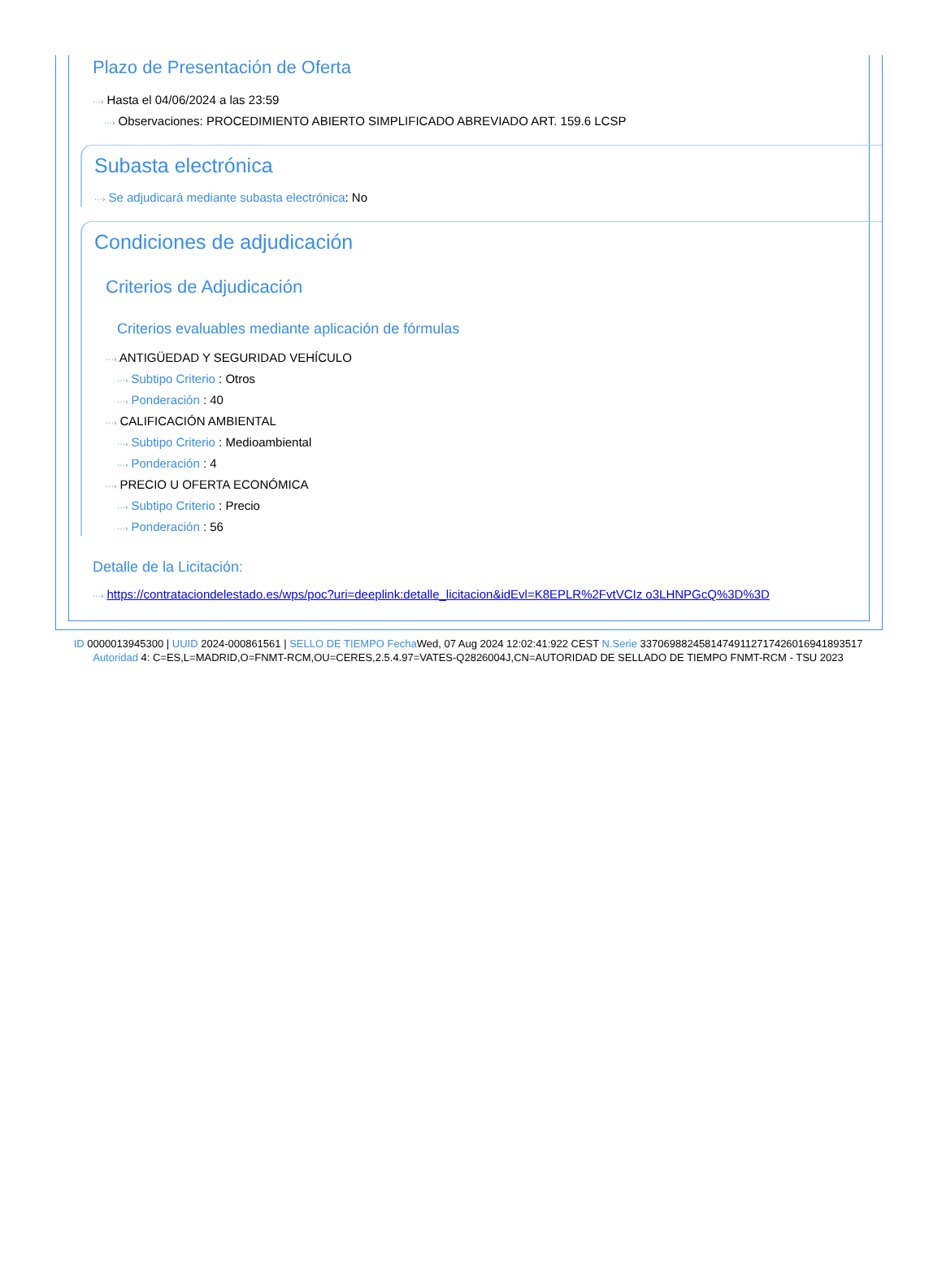Plazo de Presentación de Oferta
···› Hasta el 04/06/2024 a las 23:59
···› Observaciones: PROCEDIMIENTO ABIERTO SIMPLIFICADO ABREVIADO ART. 159.6 LCSP
Subasta electrónica
···› Se adjudicará mediante subasta electrónica: No
Condiciones de adjudicación
Criterios de Adjudicación
Criterios evaluables mediante aplicación de fórmulas
···› ANTIGÜEDAD Y SEGURIDAD VEHÍCULO
···› Subtipo Criterio : Otros
···› Ponderación : 40
···› CALIFICACIÓN AMBIENTAL
···› Subtipo Criterio : Medioambiental
···› Ponderación : 4
···› PRECIO U OFERTA ECONÓMICA
···› Subtipo Criterio : Precio
···› Ponderación : 56
Detalle de la Licitación:
···› https://contrataciondelestado.es/wps/poc?uri=deeplink:detalle_licitacion&idEvl=K8EPLR%2FvtVCIz o3LHNPGcQ%3D%3D
ID 0000013945300 | UUID 2024-000861561 | SELLO DE TIEMPO Fecha Wed, 07 Aug 2024 12:02:41:922 CEST N.Serie 337069882458147491127174260169418935​17 Autoridad 4: C=ES,L=MADRID,O=FNMT-RCM,OU=CERES,2.5.4.97=VATES-Q2826004J,CN=AUTORIDAD DE SELLADO DE TIEMPO FNMT-RCM - TSU 2023